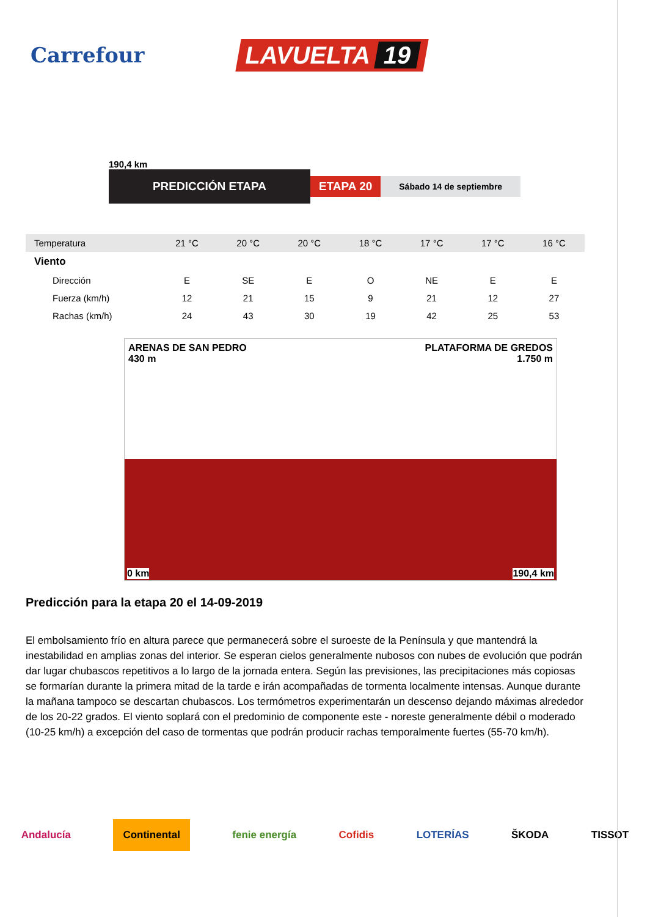Carrefour
LAVUELTA 19
190,4 km
PREDICCIÓN ETAPA
ETAPA 20
Sábado 14 de septiembre
| Temperatura | 21 °C | 20 °C | 20 °C | 18 °C | 17 °C | 17 °C | 16 °C |
| Viento | | | | | | | |
| Dirección | E | SE | E | O | NE | E | E |
| Fuerza (km/h) | 12 | 21 | 15 | 9 | 21 | 12 | 27 |
| Rachas (km/h) | 24 | 43 | 30 | 19 | 42 | 25 | 53 |
ARENAS DE SAN PEDRO
430 m
PLATAFORMA DE GREDOS
1.750 m
0 km 190,4 km
Predicción para la etapa 20 el 14-09-2019
El embolsamiento frío en altura parece que permanecerá sobre el suroeste de la Península y que mantendrá la inestabilidad en amplias zonas del interior. Se esperan cielos generalmente nubosos con nubes de evolución que podrán dar lugar chubascos repetitivos a lo largo de la jornada entera. Según las previsiones, las precipitaciones más copiosas se formarían durante la primera mitad de la tarde e irán acompañadas de tormenta localmente intensas. Aunque durante la mañana tampoco se descartan chubascos. Los termómetros experimentarán un descenso dejando máximas alrededor de los 20-22 grados. El viento soplará con el predominio de componente este - noreste generalmente débil o moderado (10-25 km/h) a excepción del caso de tormentas que podrán producir rachas temporalmente fuertes (55-70 km/h).
Andalucía Continental fenie energía Cofidis LOTERÍAS ŠKODA TISSOT